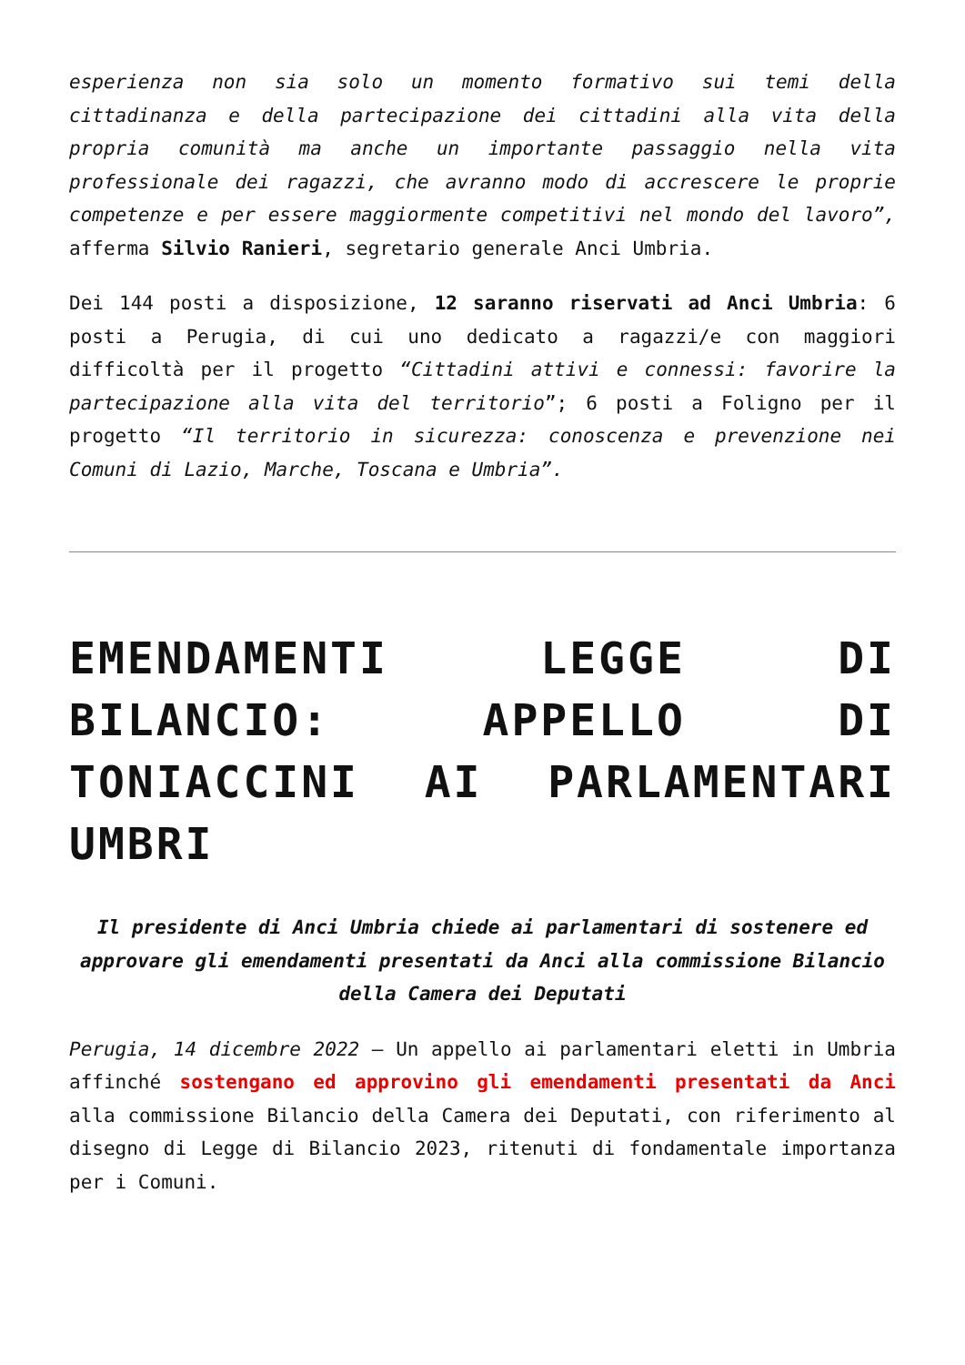esperienza non sia solo un momento formativo sui temi della cittadinanza e della partecipazione dei cittadini alla vita della propria comunità ma anche un importante passaggio nella vita professionale dei ragazzi, che avranno modo di accrescere le proprie competenze e per essere maggiormente competitivi nel mondo del lavoro”, afferma Silvio Ranieri, segretario generale Anci Umbria.
Dei 144 posti a disposizione, 12 saranno riservati ad Anci Umbria: 6 posti a Perugia, di cui uno dedicato a ragazzi/e con maggiori difficoltà per il progetto “Cittadini attivi e connessi: favorire la partecipazione alla vita del territorio”; 6 posti a Foligno per il progetto “Il territorio in sicurezza: conoscenza e prevenzione nei Comuni di Lazio, Marche, Toscana e Umbria”.
EMENDAMENTI LEGGE DI BILANCIO: APPELLO DI TONIACCINI AI PARLAMENTARI UMBRI
Il presidente di Anci Umbria chiede ai parlamentari di sostenere ed approvare gli emendamenti presentati da Anci alla commissione Bilancio della Camera dei Deputati
Perugia, 14 dicembre 2022 – Un appello ai parlamentari eletti in Umbria affinché sostengano ed approvino gli emendamenti presentati da Anci alla commissione Bilancio della Camera dei Deputati, con riferimento al disegno di Legge di Bilancio 2023, ritenuti di fondamentale importanza per i Comuni.